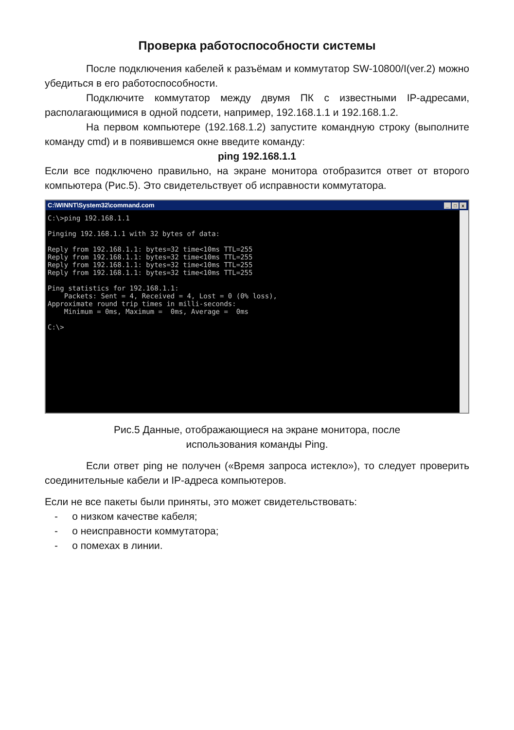Проверка работоспособности системы
После подключения кабелей к разъёмам и коммутатор SW-10800/I(ver.2) можно убедиться в его работоспособности.
Подключите коммутатор между двумя ПК с известными IP-адресами, располагающимися в одной подсети, например, 192.168.1.1 и 192.168.1.2.
На первом компьютере (192.168.1.2) запустите командную строку (выполните команду cmd) и в появившемся окне введите команду:
ping 192.168.1.1
Если все подключено правильно, на экране монитора отобразится ответ от второго компьютера (Рис.5). Это свидетельствует об исправности коммутатора.
C:\WINNT\System32\command.com _ □ x
C:\>ping 192.168.1.1

Pinging 192.168.1.1 with 32 bytes of data:

Reply from 192.168.1.1: bytes=32 time<10ms TTL=255
Reply from 192.168.1.1: bytes=32 time<10ms TTL=255
Reply from 192.168.1.1: bytes=32 time<10ms TTL=255
Reply from 192.168.1.1: bytes=32 time<10ms TTL=255

Ping statistics for 192.168.1.1:
    Packets: Sent = 4, Received = 4, Lost = 0 (0% loss),
Approximate round trip times in milli-seconds:
    Minimum = 0ms, Maximum =  0ms, Average =  0ms

C:\>
Рис.5 Данные, отображающиеся на экране монитора, после
использования команды Ping.
Если ответ ping не получен («Время запроса истекло»), то следует проверить соединительные кабели и IP-адреса компьютеров.
Если не все пакеты были приняты, это может свидетельствовать:
- о низком качестве кабеля;
- о неисправности коммутатора;
- о помехах в линии.